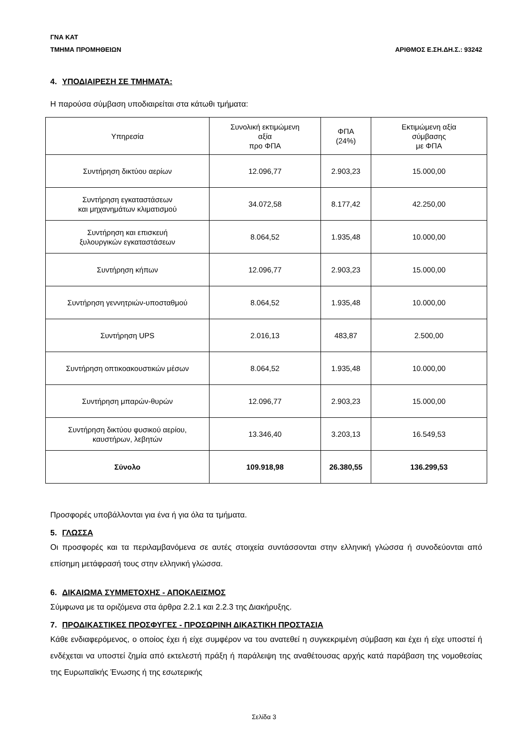ΓΝΑ ΚΑΤ
ΤΜΗΜΑ ΠΡΟΜΗΘΕΙΩΝ ΑΡΙΘΜΟΣ Ε.ΣΗ.ΔΗ.Σ.: 93242
4. ΥΠΟΔΙΑΙΡΕΣΗ ΣΕ ΤΜΗΜΑΤΑ:
Η παρούσα σύμβαση υποδιαιρείται στα κάτωθι τμήματα:
| Υπηρεσία | Συνολική εκτιμώμενη αξία προ ΦΠΑ | ΦΠΑ (24%) | Εκτιμώμενη αξία σύμβασης με ΦΠΑ |
| --- | --- | --- | --- |
| Συντήρηση δικτύου αερίων | 12.096,77 | 2.903,23 | 15.000,00 |
| Συντήρηση εγκαταστάσεων και μηχανημάτων κλιματισμού | 34.072,58 | 8.177,42 | 42.250,00 |
| Συντήρηση και επισκευή ξυλουργικών εγκαταστάσεων | 8.064,52 | 1.935,48 | 10.000,00 |
| Συντήρηση κήπων | 12.096,77 | 2.903,23 | 15.000,00 |
| Συντήρηση γεννητριών-υποσταθμού | 8.064,52 | 1.935,48 | 10.000,00 |
| Συντήρηση UPS | 2.016,13 | 483,87 | 2.500,00 |
| Συντήρηση οπτικοακουστικών μέσων | 8.064,52 | 1.935,48 | 10.000,00 |
| Συντήρηση μπαρών-θυρών | 12.096,77 | 2.903,23 | 15.000,00 |
| Συντήρηση δικτύου φυσικού αερίου, καυστήρων, λεβητών | 13.346,40 | 3.203,13 | 16.549,53 |
| Σύνολο | 109.918,98 | 26.380,55 | 136.299,53 |
Προσφορές υποβάλλονται για ένα ή για όλα τα τμήματα.
5. ΓΛΩΣΣΑ
Οι προσφορές και τα περιλαμβανόμενα σε αυτές στοιχεία συντάσσονται στην ελληνική γλώσσα ή συνοδεύονται από επίσημη μετάφρασή τους στην ελληνική γλώσσα.
6. ΔΙΚΑΙΩΜΑ ΣΥΜΜΕΤΟΧΗΣ - ΑΠΟΚΛΕΙΣΜΟΣ
Σύμφωνα με τα οριζόμενα στα άρθρα 2.2.1 και 2.2.3 της Διακήρυξης.
7. ΠΡΟΔΙΚΑΣΤΙΚΕΣ ΠΡΟΣΦΥΓΕΣ - ΠΡΟΣΩΡΙΝΗ ΔΙΚΑΣΤΙΚΗ ΠΡΟΣΤΑΣΙΑ
Κάθε ενδιαφερόμενος, ο οποίος έχει ή είχε συμφέρον να του ανατεθεί η συγκεκριμένη σύμβαση και έχει ή είχε υποστεί ή ενδέχεται να υποστεί ζημία από εκτελεστή πράξη ή παράλειψη της αναθέτουσας αρχής κατά παράβαση της νομοθεσίας της Ευρωπαϊκής Ένωσης ή της εσωτερικής
Σελίδα 3